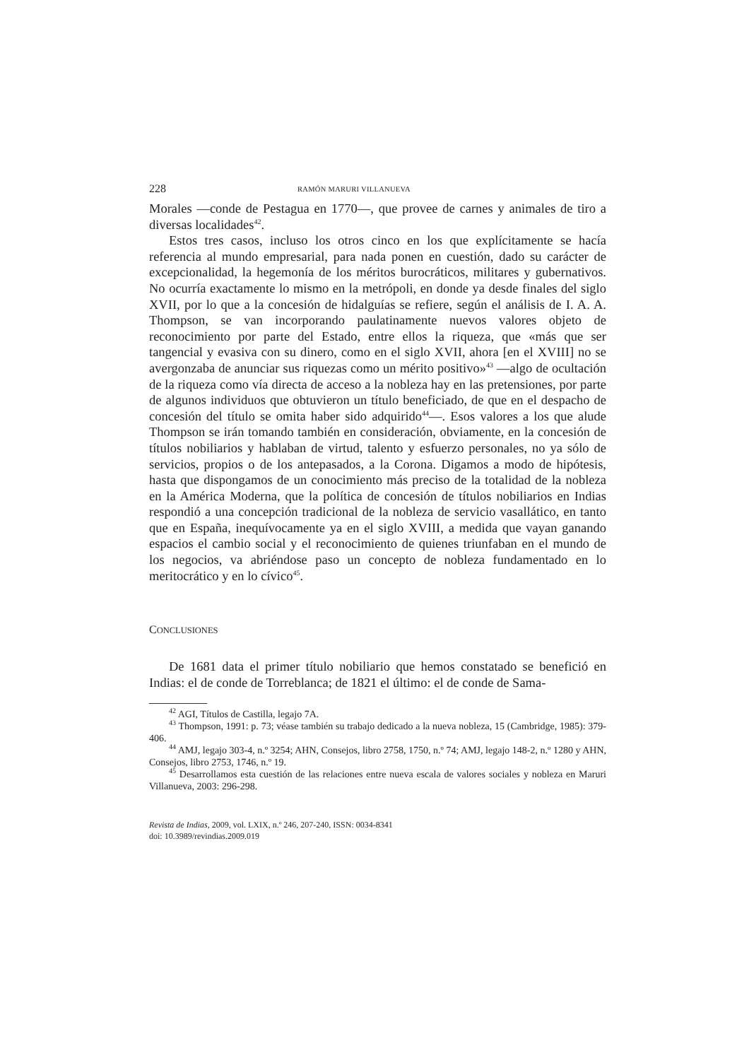228 RAMÓN MARURI VILLANUEVA
Morales —conde de Pestagua en 1770—, que provee de carnes y animales de tiro a diversas localidades<sup>42</sup>.
Estos tres casos, incluso los otros cinco en los que explícitamente se hacía referencia al mundo empresarial, para nada ponen en cuestión, dado su carácter de excepcionalidad, la hegemonía de los méritos burocráticos, militares y gubernativos. No ocurría exactamente lo mismo en la metrópoli, en donde ya desde finales del siglo XVII, por lo que a la concesión de hidalguías se refiere, según el análisis de I. A. A. Thompson, se van incorporando paulatinamente nuevos valores objeto de reconocimiento por parte del Estado, entre ellos la riqueza, que «más que ser tangencial y evasiva con su dinero, como en el siglo XVII, ahora [en el XVIII] no se avergonzaba de anunciar sus riquezas como un mérito positivo»<sup>43</sup> —algo de ocultación de la riqueza como vía directa de acceso a la nobleza hay en las pretensiones, por parte de algunos individuos que obtuvieron un título beneficiado, de que en el despacho de concesión del título se omita haber sido adquirido<sup>44</sup>—. Esos valores a los que alude Thompson se irán tomando también en consideración, obviamente, en la concesión de títulos nobiliarios y hablaban de virtud, talento y esfuerzo personales, no ya sólo de servicios, propios o de los antepasados, a la Corona. Digamos a modo de hipótesis, hasta que dispongamos de un conocimiento más preciso de la totalidad de la nobleza en la América Moderna, que la política de concesión de títulos nobiliarios en Indias respondió a una concepción tradicional de la nobleza de servicio vasallático, en tanto que en España, inequívocamente ya en el siglo XVIII, a medida que vayan ganando espacios el cambio social y el reconocimiento de quienes triunfaban en el mundo de los negocios, va abriéndose paso un concepto de nobleza fundamentado en lo meritocrático y en lo cívico<sup>45</sup>.
CONCLUSIONES
De 1681 data el primer título nobiliario que hemos constatado se benefició en Indias: el de conde de Torreblanca; de 1821 el último: el de conde de Sama-
<sup>42</sup> AGI, Títulos de Castilla, legajo 7A.
<sup>43</sup> Thompson, 1991: p. 73; véase también su trabajo dedicado a la nueva nobleza, 15 (Cambridge, 1985): 379-406.
<sup>44</sup> AMJ, legajo 303-4, n.º 3254; AHN, Consejos, libro 2758, 1750, n.º 74; AMJ, legajo 148-2, n.º 1280 y AHN, Consejos, libro 2753, 1746, n.º 19.
<sup>45</sup> Desarrollamos esta cuestión de las relaciones entre nueva escala de valores sociales y nobleza en Maruri Villanueva, 2003: 296-298.
Revista de Indias, 2009, vol. LXIX, n.º 246, 207-240, ISSN: 0034-8341
doi: 10.3989/revindias.2009.019